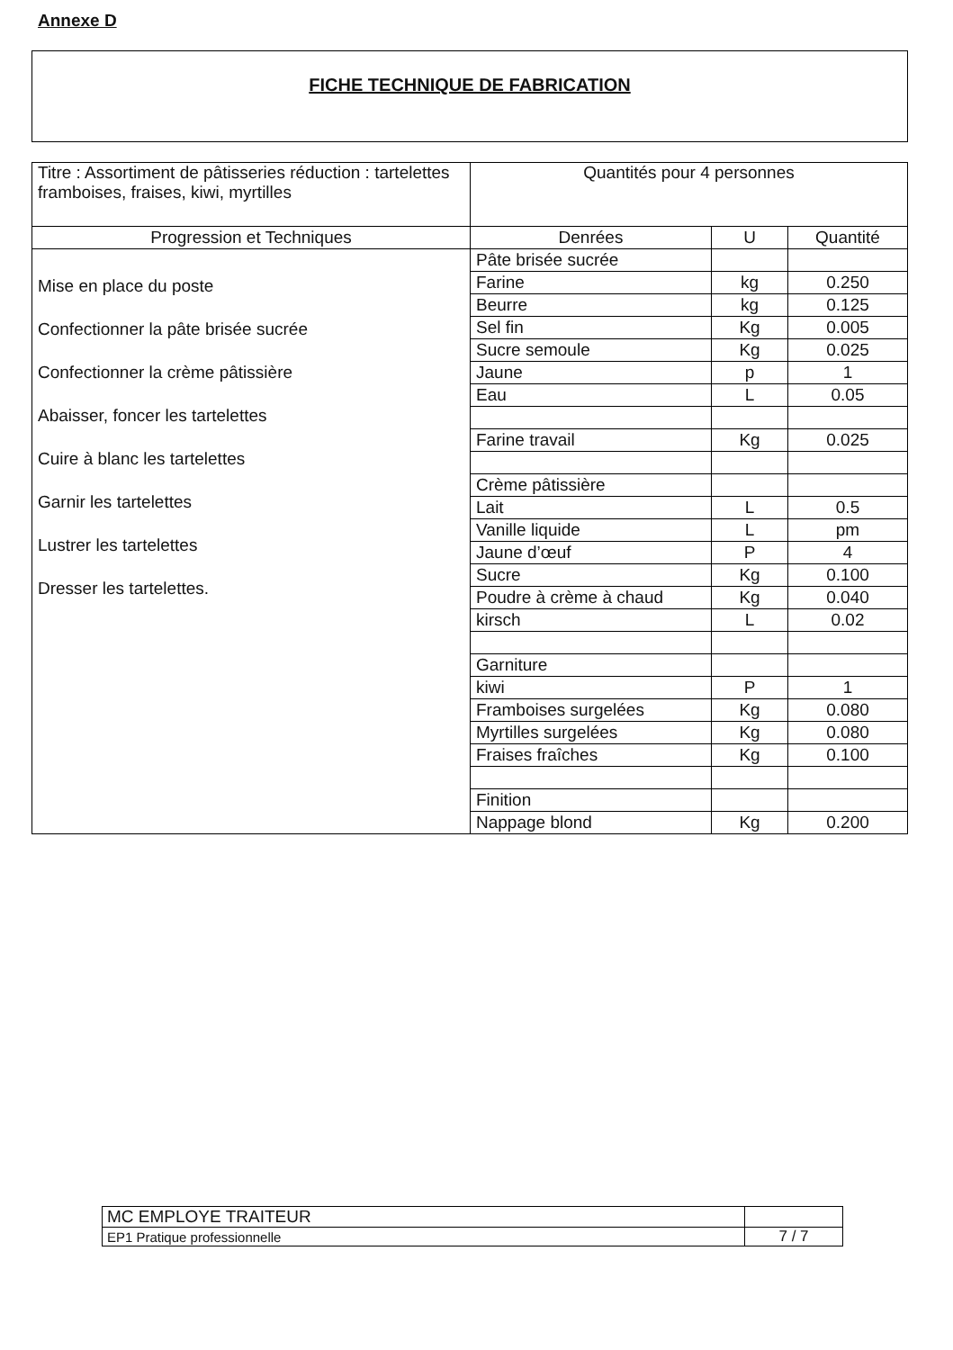Annexe D
FICHE TECHNIQUE DE FABRICATION
| Titre : Assortiment de pâtisseries réduction : tartelettes framboises, fraises, kiwi, myrtilles | Quantités pour 4 personnes | | |
| Progression et Techniques | Denrées | U | Quantité |
| Mise en place du poste Confectionner la pâte brisée sucrée Confectionner la crème pâtissière Abaisser, foncer les tartelettes Cuire à blanc les tartelettes Garnir les tartelettes Lustrer les tartelettes Dresser les tartelettes. | Pâte brisée sucrée | | |
| | Farine | kg | 0.250 |
| | Beurre | kg | 0.125 |
| | Sel fin | Kg | 0.005 |
| | Sucre semoule | Kg | 0.025 |
| | Jaune | p | 1 |
| | Eau | L | 0.05 |
| | Farine travail | Kg | 0.025 |
| | Crème pâtissière | | |
| | Lait | L | 0.5 |
| | Vanille liquide | L | pm |
| | Jaune d’œuf | P | 4 |
| | Sucre | Kg | 0.100 |
| | Poudre à crème à chaud | Kg | 0.040 |
| | kirsch | L | 0.02 |
| | Garniture | | |
| | kiwi | P | 1 |
| | Framboises surgelées | Kg | 0.080 |
| | Myrtilles surgelées | Kg | 0.080 |
| | Fraises fraîches | Kg | 0.100 |
| | Finition | | |
| | Nappage blond | Kg | 0.200 |
| MC EMPLOYE TRAITEUR | |
| EP1 Pratique professionnelle | 7 / 7 |